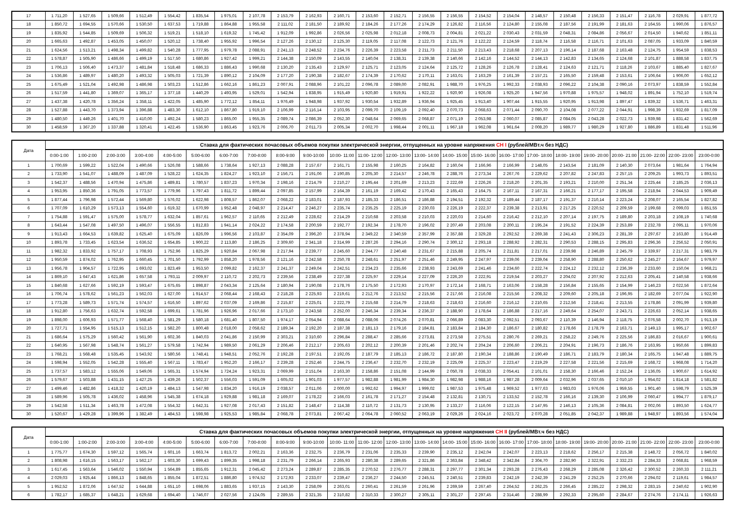| 17 | 1 711,20 | 1 527,65 | 1 509,66 | 1 512,49 | 1 554,42 | 1 835,54 | 1 975,01 | 2 107,78 | 2 153,79 | 2 162,93 | 2 160,71 | 2 153,60 | 2 152,71 | 2 156,55 | 2 156,55 | 2 154,52 | 2 154,04 | 2 148,57 | 2 150,48 | 2 156,33 | 2 151,47 | 2 116,78 | 2 029,91 | 1 877,72 |
| 18 | 1 850,72 | 1 694,55 | 1 570,66 | 1 530,50 | 1 637,53 | 1 719,88 | 1 864,88 | 1 955,58 | 2 111,02 | 2 181,50 | 2 189,92 | 2 184,26 | 2 177,26 | 2 174,29 | 2 126,82 | 2 116,56 | 2 124,80 | 2 155,08 | 2 187,56 | 2 191,99 | 2 181,63 | 2 164,55 | 1 990,06 | 1 876,57 |
| 19 | 1 835,92 | 1 544,85 | 1 509,69 | 1 506,32 | 1 519,21 | 1 518,10 | 1 619,32 | 1 745,42 | 1 912,09 | 1 992,86 | 2 026,56 | 2 025,98 | 2 012,18 | 2 008,73 | 2 004,81 | 2 021,22 | 2 030,43 | 2 031,59 | 2 048,31 | 2 084,86 | 2 056,67 | 2 014,50 | 1 940,62 | 1 851,11 |
| 20 | 1 665,63 | 1 492,87 | 1 453,05 | 1 450,07 | 1 520,12 | 1 738,40 | 1 955,92 | 1 996,54 | 2 127,26 | 2 130,12 | 2 125,30 | 2 119,05 | 2 117,08 | 2 122,73 | 2 121,76 | 2 122,22 | 2 124,59 | 2 118,74 | 2 116,58 | 2 116,71 | 2 101,63 | 2 087,05 | 1 933,09 | 1 840,59 |
| 21 | 1 624,56 | 1 513,21 | 1 498,34 | 1 499,82 | 1 540,28 | 1 777,95 | 1 979,78 | 2 088,91 | 2 241,13 | 2 248,52 | 2 234,76 | 2 226,39 | 2 223,58 | 2 211,73 | 2 211,50 | 2 213,43 | 2 218,68 | 2 207,13 | 2 196,14 | 2 187,68 | 2 163,48 | 2 124,75 | 1 954,59 | 1 838,53 |
| 22 | 1 578,87 | 1 505,90 | 1 486,66 | 1 499,19 | 1 517,50 | 1 680,86 | 1 927,42 | 1 999,21 | 2 144,38 | 2 150,09 | 2 143,55 | 2 140,04 | 2 138,31 | 2 139,38 | 2 140,66 | 2 142,16 | 2 144,52 | 2 144,13 | 2 142,83 | 2 134,65 | 2 124,68 | 2 101,87 | 1 888,58 | 1 837,75 |
| 23 | 1 706,13 | 1 506,40 | 1 473,37 | 1 481,84 | 1 518,48 | 1 686,33 | 1 886,43 | 1 990,68 | 2 130,20 | 2 135,43 | 2 129,97 | 2 125,71 | 2 123,05 | 2 124,64 | 2 125,72 | 2 128,26 | 2 126,78 | 2 128,41 | 2 124,63 | 2 121,71 | 2 118,26 | 2 103,67 | 1 885,40 | 1 827,67 |
| 24 | 1 536,86 | 1 489,97 | 1 480,20 | 1 493,32 | 1 505,03 | 1 721,39 | 1 890,12 | 2 104,09 | 2 177,20 | 2 190,38 | 2 182,67 | 2 174,39 | 2 170,62 | 2 170,11 | 2 163,01 | 2 163,29 | 2 161,39 | 2 157,21 | 2 165,50 | 2 159,48 | 2 153,61 | 2 106,64 | 1 906,00 | 1 652,12 |
| 25 | 1 675,49 | 1 521,04 | 1 492,98 | 1 486,98 | 1 503,23 | 1 512,86 | 1 662,16 | 1 861,23 | 2 007,91 | 2 088,96 | 2 101,22 | 2 096,78 | 2 089,00 | 2 082,91 | 1 988,70 | 1 976,25 | 1 992,33 | 2 038,93 | 2 096,22 | 2 104,38 | 2 090,16 | 2 073,97 | 1 838,59 | 1 552,84 |
| 26 | 1 517,59 | 1 441,80 | 1 369,07 | 1 365,17 | 1 377,18 | 1 440,29 | 1 493,95 | 1 529,01 | 1 542,94 | 1 838,95 | 1 915,49 | 1 920,80 | 1 919,91 | 1 922,22 | 1 920,90 | 1 926,08 | 1 925,20 | 1 947,56 | 1 970,88 | 1 975,57 | 1 948,02 | 1 891,94 | 1 752,10 | 1 519,74 |
| 27 | 1 437,38 | 1 420,78 | 1 356,24 | 1 358,11 | 1 422,05 | 1 485,90 | 1 772,12 | 1 854,11 | 1 976,49 | 1 948,98 | 1 937,92 | 1 930,54 | 1 932,89 | 1 936,94 | 1 925,45 | 1 913,40 | 1 907,44 | 1 915,55 | 1 920,95 | 1 913,98 | 1 897,47 | 1 839,32 | 1 536,71 | 1 463,31 |
| 28 | 1 527,88 | 1 443,70 | 1 373,94 | 1 396,88 | 1 483,30 | 1 612,10 | 1 867,80 | 1 919,10 | 2 106,99 | 2 116,14 | 2 103,95 | 2 099,70 | 2 109,19 | 2 092,40 | 2 070,73 | 2 068,63 | 2 071,44 | 2 090,70 | 2 104,08 | 2 077,22 | 2 044,91 | 1 998,39 | 1 932,69 | 1 817,09 |
| 29 | 1 480,50 | 1 449,26 | 1 401,70 | 1 410,00 | 1 492,24 | 1 580,23 | 1 865,00 | 1 955,35 | 2 089,74 | 2 086,39 | 2 052,30 | 2 048,64 | 2 069,65 | 2 068,87 | 2 071,19 | 2 053,98 | 2 060,07 | 2 085,87 | 2 084,05 | 2 043,28 | 2 022,73 | 1 939,98 | 1 831,42 | 1 562,69 |
| 30 | 1 458,59 | 1 367,20 | 1 337,88 | 1 320,41 | 1 422,45 | 1 536,90 | 1 863,45 | 1 923,76 | 2 006,70 | 2 011,73 | 2 005,34 | 2 002,70 | 1 998,44 | 2 001,11 | 1 967,18 | 1 962,08 | 1 961,64 | 2 008,20 | 1 989,77 | 1 980,29 | 1 927,80 | 1 886,89 | 1 831,48 | 1 511,96 |
| Дата | Ставка для фактических почасовых объемов покупки электрической энергии, отпущенных на уровне напряжения СН I (рублей/МВт.ч без НДС) | | | | | | | | | | | | | | | | | | | | | | | |
| --- | --- | --- | --- | --- | --- | --- | --- | --- | --- | --- | --- | --- | --- | --- | --- | --- | --- | --- | --- | --- | --- | --- | --- | --- |
| | 0:00-1:00 | 1:00-2:00 | 2:00-3:00 | 3:00-4:00 | 4:00-5:00 | 5:00-6:00 | 6:00-7:00 | 7:00-8:00 | 8:00-9:00 | 9:00-10:00 | 10:00- 11:00 | 11:00- 12:00 | 12:00- 13:00 | 13:00- 14:00 | 14:00- 15:00 | 15:00- 16:00 | 16:00- 17:00 | 17:00- 18:00 | 18:00- 19:00 | 19:00- 20:00 | 20:00- 21:00 | 21:00- 22:00 | 22:00- 23:00 | 23:00-0:00 |
| 1 | 1 700,69 | 1 599,22 | 1 522,04 | 1 490,66 | 1 526,08 | 1 588,66 | 1 738,64 | 1 927,13 | 2 088,28 | 2 157,67 | 2 161,71 | 2 155,98 | 2 160,25 | 2 164,82 | 2 160,04 | 2 166,96 | 2 166,99 | 2 148,05 | 2 143,54 | 2 181,09 | 2 140,30 | 2 073,64 | 1 981,64 | 1 764,94 |
| 2 | 1 733,90 | 1 541,07 | 1 488,09 | 1 487,09 | 1 528,22 | 1 624,35 | 1 824,27 | 1 923,10 | 2 156,71 | 2 191,06 | 2 190,85 | 2 205,30 | 2 214,57 | 2 246,78 | 2 288,76 | 2 273,34 | 2 267,76 | 2 229,62 | 2 207,82 | 2 247,83 | 2 257,15 | 2 209,25 | 1 993,73 | 1 893,51 |
| 3 | 1 542,37 | 1 488,56 | 1 470,94 | 1 475,86 | 1 489,81 | 1 780,57 | 1 837,23 | 1 970,34 | 2 198,16 | 2 214,79 | 2 210,27 | 2 195,44 | 2 201,69 | 2 213,23 | 2 222,69 | 2 226,26 | 2 218,20 | 2 201,35 | 2 193,21 | 2 210,00 | 2 251,34 | 2 225,44 | 2 185,25 | 2 036,13 |
| 4 | 1 953,95 | 1 850,36 | 1 791,05 | 1 773,57 | 1 779,96 | 1 797,43 | 1 811,72 | 1 899,44 | 2 097,85 | 2 157,99 | 2 164,39 | 2 161,19 | 2 169,42 | 2 170,43 | 2 165,43 | 2 164,75 | 2 167,11 | 2 167,31 | 2 166,21 | 2 177,17 | 2 195,58 | 2 218,94 | 2 044,53 | 1 909,49 |
| 5 | 1 877,44 | 1 796,98 | 1 572,44 | 1 569,80 | 1 576,02 | 1 622,98 | 1 808,57 | 1 862,07 | 2 068,22 | 2 183,01 | 2 187,93 | 2 185,33 | 2 186,51 | 2 186,88 | 2 194,51 | 2 192,32 | 2 189,44 | 2 187,17 | 2 191,37 | 2 210,14 | 2 223,24 | 2 208,07 | 2 165,54 | 1 827,82 |
| 6 | 1 707,09 | 1 610,29 | 1 573,13 | 1 554,60 | 1 619,32 | 1 670,99 | 1 952,48 | 2 048,97 | 2 214,47 | 2 246,27 | 2 235,74 | 2 235,25 | 2 225,19 | 2 230,03 | 2 226,19 | 2 222,37 | 2 239,38 | 2 213,91 | 2 217,25 | 2 220,52 | 2 209,59 | 2 199,68 | 2 099,03 | 1 851,55 |
| 7 | 1 754,88 | 1 591,47 | 1 575,00 | 1 578,77 | 1 632,04 | 1 857,61 | 1 962,57 | 2 110,65 | 2 212,49 | 2 228,62 | 2 214,29 | 2 210,68 | 2 203,58 | 2 210,03 | 2 220,03 | 2 214,60 | 2 216,42 | 2 212,10 | 2 207,14 | 2 197,75 | 2 189,80 | 2 203,18 | 2 108,19 | 1 740,68 |
| 8 | 1 643,44 | 1 547,08 | 1 497,50 | 1 496,07 | 1 556,55 | 1 812,83 | 1 941,14 | 2 024,22 | 2 174,58 | 2 200,59 | 2 192,77 | 2 192,34 | 2 178,70 | 2 196,02 | 2 207,49 | 2 203,08 | 2 200,11 | 2 195,24 | 2 191,52 | 2 224,39 | 2 253,89 | 2 232,78 | 2 095,11 | 1 970,06 |
| 9 | 1 913,43 | 1 664,53 | 1 639,82 | 1 625,40 | 1 675,09 | 1 826,09 | 1 996,56 | 2 103,87 | 2 354,09 | 2 396,20 | 2 378,94 | 2 349,22 | 2 340,59 | 2 357,99 | 2 357,88 | 2 329,28 | 2 292,52 | 2 269,38 | 2 241,43 | 2 306,23 | 2 281,39 | 2 297,67 | 2 163,80 | 1 914,49 |
| 10 | 1 893,78 | 1 733,45 | 1 623,54 | 1 636,52 | 1 654,85 | 1 900,22 | 2 113,80 | 2 186,25 | 2 309,60 | 2 341,18 | 2 314,99 | 2 287,26 | 2 294,16 | 2 290,74 | 2 300,12 | 2 293,18 | 2 288,92 | 2 282,31 | 2 290,53 | 2 288,15 | 2 295,83 | 2 296,36 | 2 256,52 | 2 050,91 |
| 11 | 1 982,32 | 1 833,92 | 1 757,17 | 1 708,93 | 1 752,96 | 1 825,29 | 1 920,84 | 2 067,98 | 2 217,94 | 2 239,77 | 2 245,60 | 2 244,77 | 2 240,48 | 2 231,67 | 2 215,88 | 2 205,74 | 2 211,81 | 2 217,01 | 2 239,98 | 2 246,89 | 2 245,79 | 2 339,97 | 2 217,31 | 1 983,79 |
| 12 | 1 950,59 | 1 874,02 | 1 762,95 | 1 660,45 | 1 701,50 | 1 792,99 | 1 858,20 | 1 978,56 | 2 121,16 | 2 242,58 | 2 250,78 | 2 248,61 | 2 251,97 | 2 251,46 | 2 249,95 | 2 247,97 | 2 239,06 | 2 239,04 | 2 258,90 | 2 288,80 | 2 250,62 | 2 245,27 | 2 164,67 | 1 979,97 |
| 13 | 1 956,78 | 1 904,57 | 1 722,95 | 1 693,02 | 1 823,49 | 1 953,50 | 2 099,82 | 2 162,37 | 2 241,37 | 2 249,04 | 2 242,51 | 2 234,23 | 2 235,66 | 2 238,93 | 2 243,69 | 2 241,46 | 2 234,60 | 2 222,74 | 2 224,12 | 2 232,12 | 2 236,39 | 2 233,60 | 2 150,04 | 1 968,21 |
| 14 | 1 869,10 | 1 647,43 | 1 621,86 | 1 657,58 | 1 793,11 | 2 009,97 | 2 110,72 | 2 202,73 | 2 239,56 | 2 238,49 | 2 227,38 | 2 225,97 | 2 229,14 | 2 227,09 | 2 226,20 | 2 222,91 | 2 219,54 | 2 203,27 | 2 204,02 | 2 207,92 | 2 212,63 | 2 205,41 | 2 140,58 | 1 938,66 |
| 15 | 1 840,68 | 1 627,66 | 1 592,19 | 1 593,47 | 1 675,65 | 1 898,87 | 2 043,34 | 2 125,64 | 2 180,94 | 2 190,08 | 2 178,76 | 2 175,50 | 2 172,93 | 2 170,97 | 2 172,14 | 2 168,71 | 2 163,06 | 2 158,28 | 2 156,84 | 2 155,65 | 2 154,99 | 2 146,23 | 2 022,56 | 1 872,64 |
| 16 | 1 706,74 | 1 578,62 | 1 561,23 | 1 562,03 | 1 627,00 | 1 914,57 | 2 068,44 | 2 168,43 | 2 218,28 | 2 225,93 | 2 219,61 | 2 212,76 | 2 213,52 | 2 215,56 | 2 217,66 | 2 216,08 | 2 215,56 | 2 208,32 | 2 209,60 | 2 205,18 | 2 196,95 | 2 182,69 | 2 077,04 | 1 922,90 |
| 17 | 1 773,28 | 1 589,73 | 1 571,74 | 1 574,57 | 1 616,50 | 1 897,62 | 2 037,09 | 2 169,86 | 2 215,87 | 2 225,01 | 2 222,79 | 2 215,68 | 2 214,79 | 2 218,63 | 2 218,63 | 2 216,60 | 2 216,12 | 2 210,65 | 2 212,56 | 2 218,41 | 2 213,55 | 2 178,86 | 2 091,99 | 1 939,80 |
| 18 | 1 912,80 | 1 756,63 | 1 632,74 | 1 592,58 | 1 699,61 | 1 781,96 | 1 926,96 | 2 017,66 | 2 173,10 | 2 243,58 | 2 252,00 | 2 246,34 | 2 239,34 | 2 236,37 | 2 188,90 | 2 178,64 | 2 186,88 | 2 217,16 | 2 249,64 | 2 254,07 | 2 243,71 | 2 226,63 | 2 052,14 | 1 938,65 |
| 19 | 1 898,00 | 1 606,93 | 1 571,77 | 1 568,40 | 1 581,29 | 1 580,18 | 1 681,40 | 1 807,50 | 1 974,17 | 2 054,94 | 2 088,64 | 2 088,06 | 2 074,26 | 2 070,81 | 2 066,89 | 2 083,30 | 2 092,51 | 2 093,67 | 2 110,39 | 2 146,94 | 2 118,75 | 2 076,58 | 2 002,70 | 1 913,19 |
| 20 | 1 727,71 | 1 554,95 | 1 515,13 | 1 512,15 | 1 582,20 | 1 800,48 | 2 018,00 | 2 058,62 | 2 189,34 | 2 192,20 | 2 187,38 | 2 181,13 | 2 179,16 | 2 184,81 | 2 183,84 | 2 184,30 | 2 186,67 | 2 180,82 | 2 178,66 | 2 178,79 | 2 163,71 | 2 149,13 | 1 995,17 | 1 902,67 |
| 21 | 1 686,64 | 1 575,29 | 1 560,42 | 1 561,90 | 1 602,36 | 1 840,03 | 2 041,86 | 2 150,99 | 2 303,21 | 2 310,60 | 2 296,84 | 2 288,47 | 2 285,66 | 2 273,81 | 2 273,58 | 2 275,51 | 2 280,76 | 2 269,21 | 2 258,22 | 2 249,76 | 2 225,56 | 2 186,83 | 2 016,67 | 1 900,61 |
| 22 | 1 640,95 | 1 567,98 | 1 548,74 | 1 561,27 | 1 579,58 | 1 742,94 | 1 989,50 | 2 061,29 | 2 206,46 | 2 212,17 | 2 205,63 | 2 202,12 | 2 200,39 | 2 201,46 | 2 202,74 | 2 204,24 | 2 206,60 | 2 206,21 | 2 204,91 | 2 196,73 | 2 186,76 | 2 163,95 | 1 950,66 | 1 899,83 |
| 23 | 1 768,21 | 1 568,48 | 1 535,45 | 1 543,92 | 1 580,56 | 1 748,41 | 1 948,51 | 2 052,76 | 2 192,28 | 2 197,51 | 2 192,05 | 2 187,79 | 2 185,13 | 2 186,72 | 2 187,80 | 2 190,34 | 2 188,86 | 2 190,49 | 2 186,71 | 2 183,79 | 2 180,34 | 2 165,75 | 1 947,48 | 1 889,75 |
| 24 | 1 598,94 | 1 552,05 | 1 542,28 | 1 555,40 | 1 567,11 | 1 783,47 | 1 952,20 | 2 166,17 | 2 239,28 | 2 252,46 | 2 244,75 | 2 236,47 | 2 232,70 | 2 232,19 | 2 225,09 | 2 225,37 | 2 223,47 | 2 219,29 | 2 227,58 | 2 221,56 | 2 215,69 | 2 168,72 | 1 968,08 | 1 714,20 |
| 25 | 1 737,57 | 1 583,12 | 1 555,06 | 1 549,06 | 1 565,31 | 1 574,94 | 1 724,24 | 1 923,31 | 2 069,99 | 2 151,04 | 2 163,30 | 2 158,86 | 2 151,08 | 2 144,99 | 2 050,78 | 2 038,33 | 2 054,41 | 2 101,01 | 2 158,30 | 2 166,46 | 2 152,24 | 2 136,05 | 1 900,67 | 1 614,92 |
| 26 | 1 579,67 | 1 503,88 | 1 431,15 | 1 427,25 | 1 439,26 | 1 502,37 | 1 556,03 | 1 591,09 | 1 605,02 | 1 901,03 | 1 977,57 | 1 982,88 | 1 981,99 | 1 984,30 | 1 982,98 | 1 988,16 | 1 987,28 | 2 009,64 | 2 032,96 | 2 037,65 | 2 010,10 | 1 954,02 | 1 814,18 | 1 581,82 |
| 27 | 1 499,46 | 1 482,86 | 1 418,32 | 1 420,19 | 1 484,13 | 1 547,98 | 1 834,20 | 1 916,19 | 2 038,57 | 2 011,06 | 2 000,00 | 1 992,62 | 1 994,97 | 1 999,02 | 1 987,53 | 1 975,48 | 1 969,52 | 1 977,63 | 1 983,03 | 1 976,06 | 1 959,55 | 1 901,40 | 1 598,79 | 1 525,39 |
| 28 | 1 589,96 | 1 505,78 | 1 436,02 | 1 458,96 | 1 545,38 | 1 674,18 | 1 929,88 | 1 981,18 | 2 169,07 | 2 178,22 | 2 166,03 | 2 161,78 | 2 171,27 | 2 154,48 | 2 132,81 | 2 130,71 | 2 133,52 | 2 152,78 | 2 166,16 | 2 139,30 | 2 106,99 | 2 060,47 | 1 994,77 | 1 879,17 |
| 29 | 1 542,58 | 1 511,34 | 1 463,78 | 1 472,08 | 1 554,32 | 1 642,31 | 1 927,08 | 2 017,43 | 2 151,82 | 2 148,47 | 2 114,38 | 2 110,72 | 2 131,73 | 2 130,95 | 2 133,27 | 2 116,06 | 2 122,15 | 2 147,95 | 2 146,13 | 2 105,36 | 2 084,81 | 2 002,06 | 1 893,50 | 1 624,77 |
| 30 | 1 520,67 | 1 429,28 | 1 399,96 | 1 382,49 | 1 484,53 | 1 598,98 | 1 925,53 | 1 985,84 | 2 068,78 | 2 073,81 | 2 067,42 | 2 064,78 | 2 060,52 | 2 063,19 | 2 029,26 | 2 024,16 | 2 023,72 | 2 070,28 | 2 051,85 | 2 042,37 | 1 989,88 | 1 948,97 | 1 893,56 | 1 574,04 |
| Дата | Ставка для фактических почасовых объемов покупки электрической энергии, отпущенных на уровне напряжения СН II (рублей/МВт.ч без НДС) | | | | | | | | | | | | | | | | | | | | | | | |
| --- | --- | --- | --- | --- | --- | --- | --- | --- | --- | --- | --- | --- | --- | --- | --- | --- | --- | --- | --- | --- | --- | --- | --- | --- |
| | 0:00-1:00 | 1:00-2:00 | 2:00-3:00 | 3:00-4:00 | 4:00-5:00 | 5:00-6:00 | 6:00-7:00 | 7:00-8:00 | 8:00-9:00 | 9:00-10:00 | 10:00- 11:00 | 11:00- 12:00 | 12:00- 13:00 | 13:00- 14:00 | 14:00- 15:00 | 15:00- 16:00 | 16:00- 17:00 | 17:00- 18:00 | 18:00- 19:00 | 19:00- 20:00 | 20:00- 21:00 | 21:00- 22:00 | 22:00- 23:00 | 23:00-0:00 |
| 1 | 1 775,77 | 1 674,30 | 1 597,12 | 1 565,74 | 1 601,16 | 1 663,74 | 1 813,72 | 2 002,21 | 2 163,36 | 2 232,75 | 2 236,79 | 2 231,06 | 2 235,33 | 2 239,90 | 2 235,12 | 2 242,04 | 2 242,07 | 2 223,13 | 2 218,62 | 2 256,17 | 2 215,38 | 2 148,72 | 2 056,72 | 1 840,02 |
| 2 | 1 808,98 | 1 616,15 | 1 563,17 | 1 562,17 | 1 603,30 | 1 699,43 | 1 899,35 | 1 998,18 | 2 231,79 | 2 266,14 | 2 265,93 | 2 280,38 | 2 289,65 | 2 321,86 | 2 363,84 | 2 348,42 | 2 342,84 | 2 304,70 | 2 282,90 | 2 322,91 | 2 332,23 | 2 284,33 | 2 068,81 | 1 968,59 |
| 3 | 1 617,45 | 1 563,64 | 1 546,02 | 1 550,94 | 1 564,89 | 1 855,65 | 1 912,31 | 2 045,42 | 2 273,24 | 2 289,87 | 2 285,35 | 2 270,52 | 2 276,77 | 2 288,31 | 2 297,77 | 2 301,34 | 2 293,28 | 2 276,43 | 2 268,29 | 2 285,08 | 2 326,42 | 2 300,52 | 2 260,33 | 2 111,21 |
| 4 | 2 029,03 | 1 925,44 | 1 866,13 | 1 848,65 | 1 855,04 | 1 872,51 | 1 886,80 | 1 974,52 | 2 172,93 | 2 233,07 | 2 239,47 | 2 236,27 | 2 244,50 | 2 245,51 | 2 240,51 | 2 239,83 | 2 242,19 | 2 242,39 | 2 241,29 | 2 252,25 | 2 270,66 | 2 294,02 | 2 119,61 | 1 984,57 |
| 5 | 1 952,52 | 1 872,06 | 1 647,52 | 1 644,88 | 1 651,10 | 1 698,06 | 1 883,65 | 1 937,15 | 2 143,30 | 2 258,09 | 2 263,01 | 2 260,41 | 2 261,59 | 2 261,96 | 2 269,59 | 2 267,40 | 2 264,52 | 2 262,25 | 2 266,45 | 2 285,22 | 2 298,32 | 2 283,15 | 2 240,62 | 1 902,90 |
| 6 | 1 782,17 | 1 685,37 | 1 648,21 | 1 629,68 | 1 694,40 | 1 746,07 | 2 027,56 | 2 124,05 | 2 289,55 | 2 321,35 | 2 310,82 | 2 310,33 | 2 300,27 | 2 305,11 | 2 301,27 | 2 297,45 | 2 314,46 | 2 288,99 | 2 292,33 | 2 295,60 | 2 284,67 | 2 274,76 | 2 174,11 | 1 926,63 |